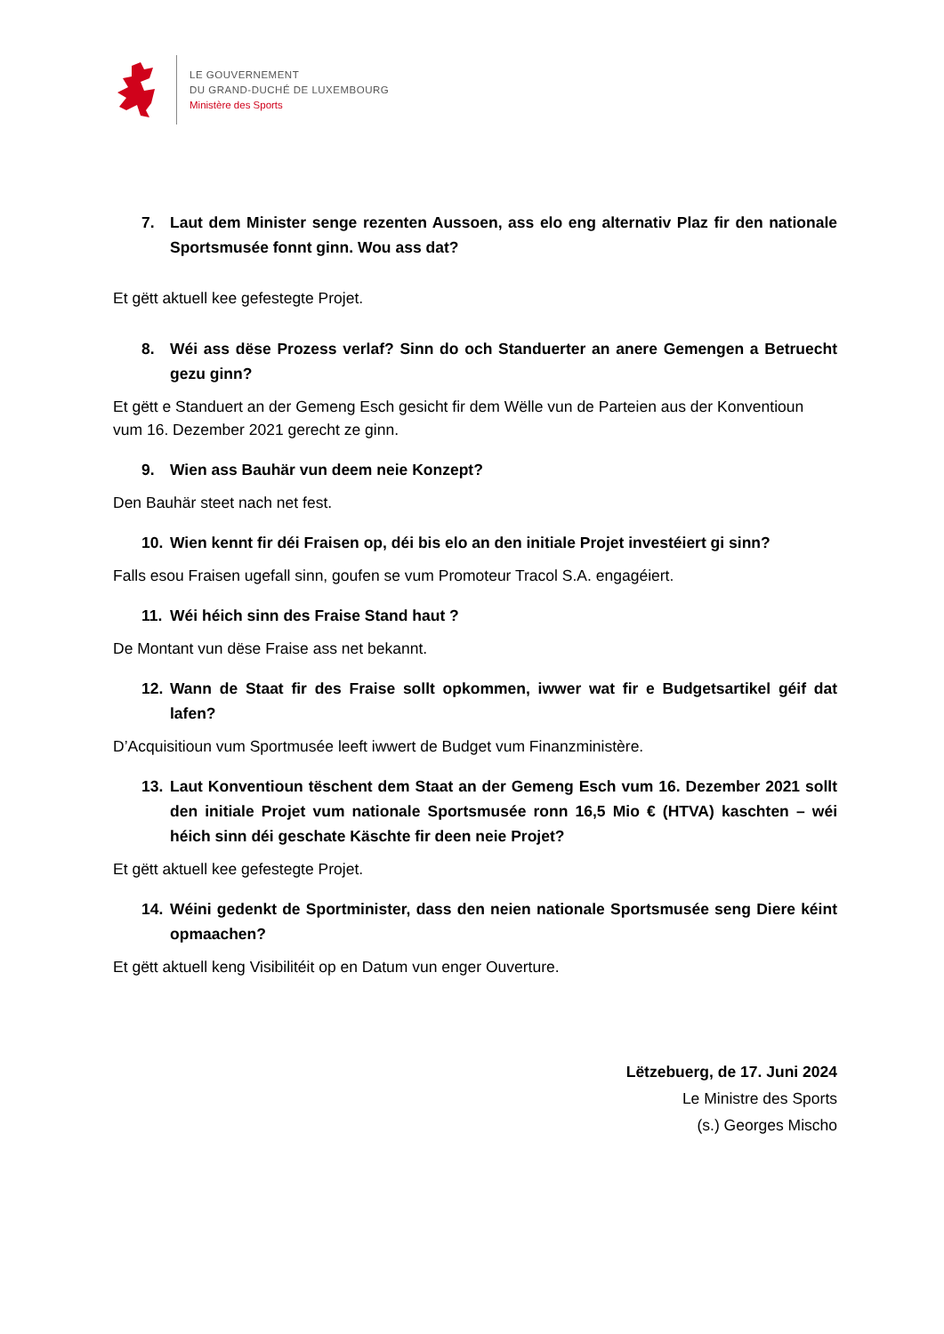LE GOUVERNEMENT
DU GRAND-DUCHÉ DE LUXEMBOURG
Ministère des Sports
7. Laut dem Minister senge rezenten Aussoen, ass elo eng alternativ Plaz fir den nationale Sportsmusée fonnt ginn. Wou ass dat?
Et gëtt aktuell kee gefestegte Projet.
8. Wéi ass dëse Prozess verlaf? Sinn do och Standuerter an anere Gemengen a Betruecht gezu ginn?
Et gëtt e Standuert an der Gemeng Esch gesicht fir dem Wëlle vun de Parteien aus der Konventioun vum 16. Dezember 2021 gerecht ze ginn.
9. Wien ass Bauhär vun deem neie Konzept?
Den Bauhär steet nach net fest.
10. Wien kennt fir déi Fraisen op, déi bis elo an den initiale Projet investéiert gi sinn?
Falls esou Fraisen ugefall sinn, goufen se vum Promoteur Tracol S.A. engagéiert.
11. Wéi héich sinn des Fraise Stand haut ?
De Montant vun dëse Fraise ass net bekannt.
12. Wann de Staat fir des Fraise sollt opkommen, iwwer wat fir e Budgetsartikel géif dat lafen?
D’Acquisitioun vum Sportmusée leeft iwwert de Budget vum Finanzministère.
13. Laut Konventioun tëschent dem Staat an der Gemeng Esch vum 16. Dezember 2021 sollt den initiale Projet vum nationale Sportsmusée ronn 16,5 Mio € (HTVA) kaschten – wéi héich sinn déi geschate Käschte fir deen neie Projet?
Et gëtt aktuell kee gefestegte Projet.
14. Wéini gedenkt de Sportminister, dass den neien nationale Sportsmusée seng Diere kéint opmaachen?
Et gëtt aktuell keng Visibilitéit op en Datum vun enger Ouverture.
Lëtzebuerg, de 17. Juni 2024
Le Ministre des Sports
(s.) Georges Mischo